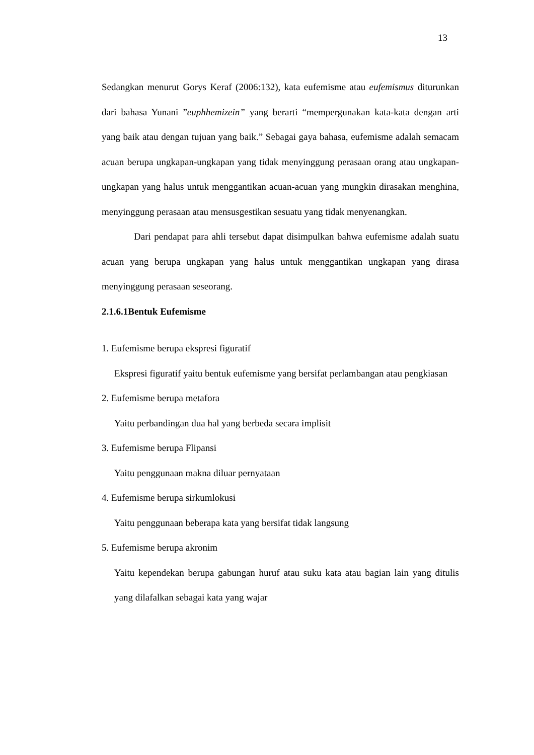13
Sedangkan menurut Gorys Keraf (2006:132), kata eufemisme atau eufemismus diturunkan dari bahasa Yunani ”euphhemizein” yang berarti “mempergunakan kata-kata dengan arti yang baik atau dengan tujuan yang baik.” Sebagai gaya bahasa, eufemisme adalah semacam acuan berupa ungkapan-ungkapan yang tidak menyinggung perasaan orang atau ungkapan-ungkapan yang halus untuk menggantikan acuan-acuan yang mungkin dirasakan menghina, menyinggung perasaan atau mensusgestikan sesuatu yang tidak menyenangkan.
Dari pendapat para ahli tersebut dapat disimpulkan bahwa eufemisme adalah suatu acuan yang berupa ungkapan yang halus untuk menggantikan ungkapan yang dirasa menyinggung perasaan seseorang.
2.1.6.1Bentuk Eufemisme
1. Eufemisme berupa ekspresi figuratif
Ekspresi figuratif yaitu bentuk eufemisme yang bersifat perlambangan atau pengkiasan
2. Eufemisme berupa metafora
Yaitu perbandingan dua hal yang berbeda secara implisit
3. Eufemisme berupa Flipansi
Yaitu penggunaan makna diluar pernyataan
4. Eufemisme berupa sirkumlokusi
Yaitu penggunaan beberapa kata yang bersifat tidak langsung
5. Eufemisme berupa akronim
Yaitu kependekan berupa gabungan huruf atau suku kata atau bagian lain yang ditulis yang dilafalkan sebagai kata yang wajar